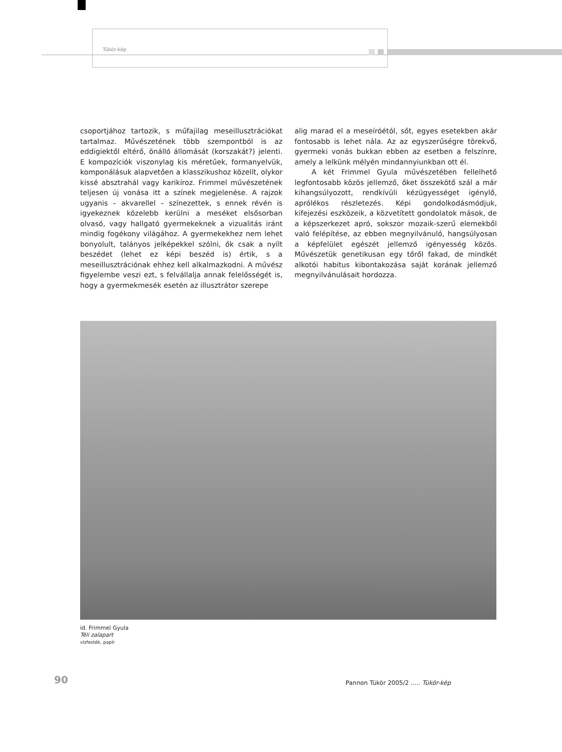Tükör-kép
csoportjához tartozik, s műfajilag meseillusztrációkat tartalmaz. Művészetének több szempontból is az eddigiektől eltérő, önálló állomását (korszakát?) jelenti. E kompozíciók viszonylag kis méretűek, formanyelvük, komponálásuk alapvetően a klasszikushoz közelít, olykor kissé absztrahál vagy karikíroz. Frimmel művészetének teljesen új vonása itt a színek megjelenése. A rajzok ugyanis – akvarellel – színezettek, s ennek révén is igyekeznek közelebb kerülni a meséket elsősorban olvasó, vagy hallgató gyermekeknek a vizualitás iránt mindig fogékony világához. A gyermekekhez nem lehet bonyolult, talányos jelképekkel szólni, ők csak a nyílt beszédet (lehet ez képi beszéd is) értik, s a meseillusztrációnak ehhez kell alkalmazkodni. A művész figyelembe veszi ezt, s felvállalja annak felelősségét is, hogy a gyermekmesék esetén az illusztrátor szerepe
alig marad el a meseíróétól, sőt, egyes esetekben akár fontosabb is lehet nála. Az az egyszerűségre törekvő, gyermeki vonás bukkan ebben az esetben a felszínre, amely a lelkünk mélyén mindannyiunkban ott él.
A két Frimmel Gyula művészetében fellelhető legfontosabb közös jellemző, őket összekötő szál a már kihangsúlyozott, rendkívüli kézügyességet igénylő, aprólékos részletezés. Képi gondolkodásmódjuk, kifejezési eszközeik, a közvetített gondolatok mások, de a képszerkezet apró, sokszor mozaik-szerű elemekből való felépítése, az ebben megnyilvánuló, hangsúlyosan a képfelület egészét jellemző igényesség közös. Művészetük genetikusan egy tőről fakad, de mindkét alkotói habitus kibontakozása saját korának jellemző megnyilvánulásait hordozza.
id. Frimmel Gyula
Téli zalapart
vízfesték, papír
90
Pannon Tükör 2005/2 ..... Tükör-kép